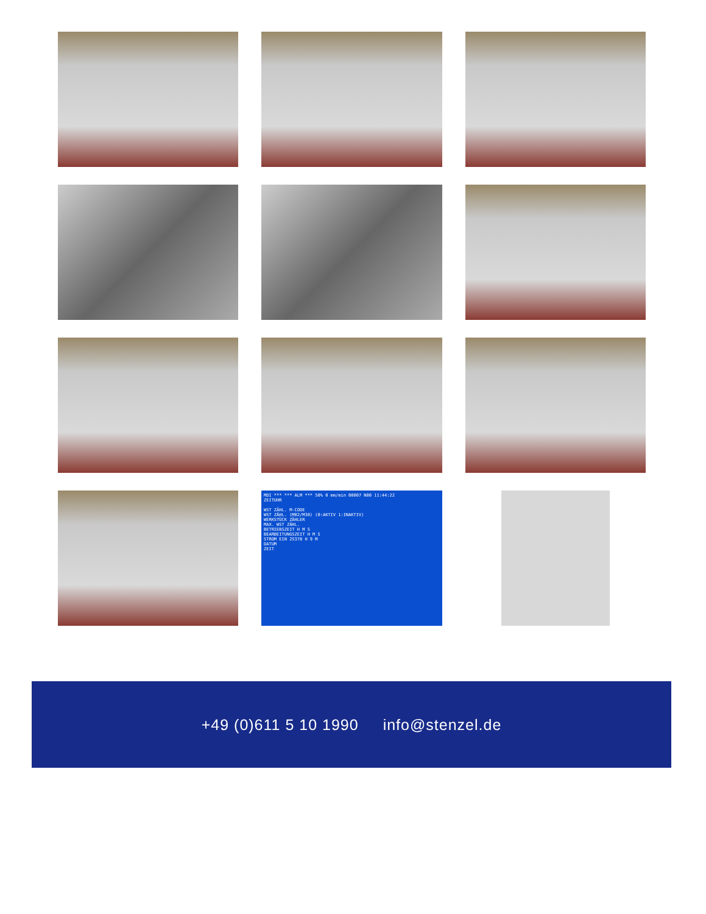MDI *** *** ALM *** 50% 0 mm/min 00007 N00 11:44:22
ZEITUHR
WST ZÄHL. M-CODE
WST ZÄHL. (M02/M30) (0:AKTIV 1:INAKTIV)
WERKSTÜCK ZÄHLER
MAX. WST ZÄHL.
BETRIEBSZEIT H M S
BEARBEITUNGSZEIT H M S
STROM EIN 25378 H 9 M
DATUM
ZEIT
+49 (0)611 5 10 1990 info@stenzel.de